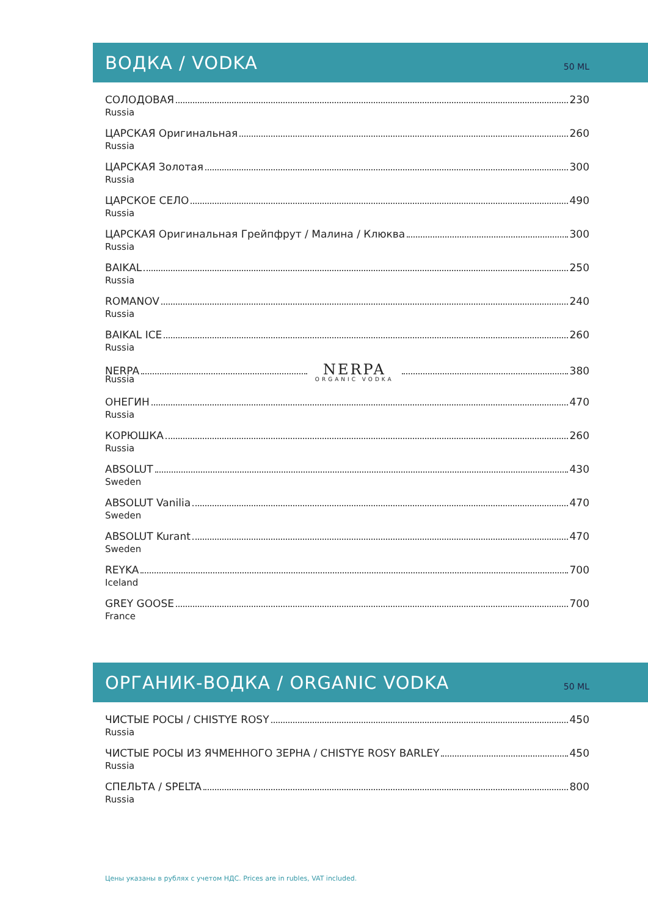ВОДКА / VODKA
50 ML
СОЛОДОВАЯ 230
Russia
ЦАРСКАЯ Оригинальная 260
Russia
ЦАРСКАЯ Золотая 300
Russia
ЦАРСКОЕ СЕЛО 490
Russia
ЦАРСКАЯ Оригинальная Грейпфрут / Малина / Клюква 300
Russia
BAIKAL 250
Russia
ROMANOV 240
Russia
BAIKAL ICE 260
Russia
NERPA NERPA
ORGANIC VODKA 380
Russia
ОНЕГИН 470
Russia
КОРЮШКА 260
Russia
ABSOLUT 430
Sweden
ABSOLUT Vanilia 470
Sweden
ABSOLUT Kurant 470
Sweden
REYKA 700
Iceland
GREY GOOSE 700
France
ОРГАНИК-ВОДКА / ORGANIC VODKA
50 ML
ЧИСТЫЕ РОСЫ / CHISTYE ROSY 450
Russia
ЧИСТЫЕ РОСЫ ИЗ ЯЧМЕННОГО ЗЕРНА / CHISTYE ROSY BARLEY 450
Russia
СПЕЛЬТА / SPELTA 800
Russia
Цены указаны в рублях с учетом НДС. Prices are in rubles, VAT included.